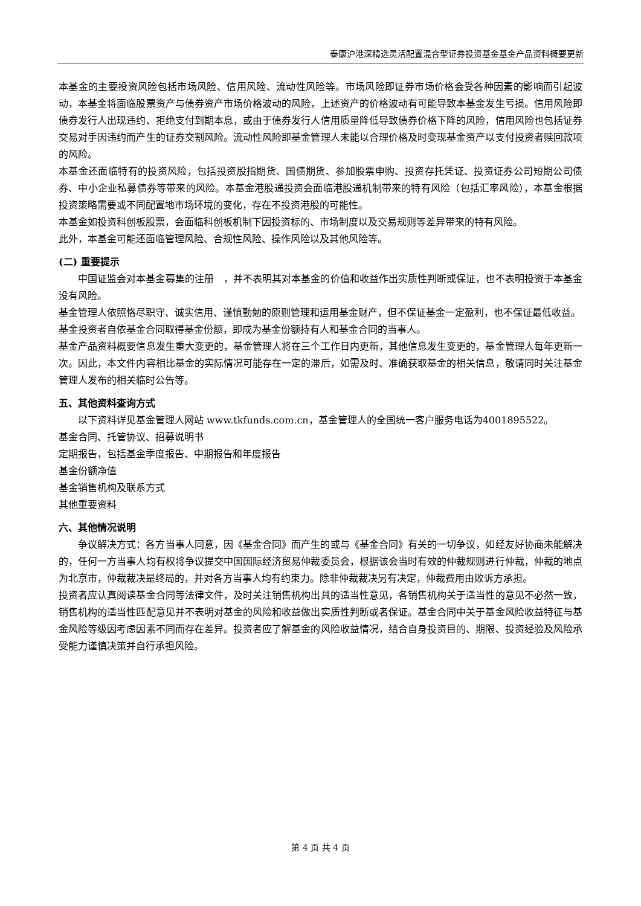泰康沪港深精选灵活配置混合型证券投资基金基金产品资料概要更新
本基金的主要投资风险包括市场风险、信用风险、流动性风险等。市场风险即证券市场价格会受各种因素的影响而引起波动，本基金将面临股票资产与债券资产市场价格波动的风险，上述资产的价格波动有可能导致本基金发生亏损。信用风险即债券发行人出现违约、拒绝支付到期本息，或由于债券发行人信用质量降低导致债券价格下降的风险，信用风险也包括证券交易对手因违约而产生的证券交割风险。流动性风险即基金管理人未能以合理价格及时变现基金资产以支付投资者赎回款项的风险。
本基金还面临特有的投资风险，包括投资股指期货、国债期货、参加股票申购、投资存托凭证、投资证券公司短期公司债券、中小企业私募债券等带来的风险。本基金港股通投资会面临港股通机制带来的特有风险（包括汇率风险），本基金根据投资策略需要或不同配置地市场环境的变化，存在不投资港股的可能性。
本基金如投资科创板股票，会面临科创板机制下因投资标的、市场制度以及交易规则等差异带来的特有风险。
此外，本基金可能还面临管理风险、合规性风险、操作风险以及其他风险等。
(二) 重要提示
中国证监会对本基金募集的注册　，并不表明其对本基金的价值和收益作出实质性判断或保证，也不表明投资于本基金没有风险。
基金管理人依照恪尽职守、诚实信用、谨慎勤勉的原则管理和运用基金财产，但不保证基金一定盈利，也不保证最低收益。
基金投资者自依基金合同取得基金份额，即成为基金份额持有人和基金合同的当事人。
基金产品资料概要信息发生重大变更的，基金管理人将在三个工作日内更新，其他信息发生变更的，基金管理人每年更新一次。因此，本文件内容相比基金的实际情况可能存在一定的滞后，如需及时、准确获取基金的相关信息，敬请同时关注基金管理人发布的相关临时公告等。
五、其他资料查询方式
以下资料详见基金管理人网站 www.tkfunds.com.cn，基金管理人的全国统一客户服务电话为4001895522。
基金合同、托管协议、招募说明书
定期报告，包括基金季度报告、中期报告和年度报告
基金份额净值
基金销售机构及联系方式
其他重要资料
六、其他情况说明
争议解决方式：各方当事人同意，因《基金合同》而产生的或与《基金合同》有关的一切争议，如经友好协商未能解决的，任何一方当事人均有权将争议提交中国国际经济贸易仲裁委员会，根据该会当时有效的仲裁规则进行仲裁，仲裁的地点为北京市，仲裁裁决是终局的，并对各方当事人均有约束力。除非仲裁裁决另有决定，仲裁费用由败诉方承担。
投资者应认真阅读基金合同等法律文件，及时关注销售机构出具的适当性意见，各销售机构关于适当性的意见不必然一致，销售机构的适当性匹配意见并不表明对基金的风险和收益做出实质性判断或者保证。基金合同中关于基金风险收益特征与基金风险等级因考虑因素不同而存在差异。投资者应了解基金的风险收益情况，结合自身投资目的、期限、投资经验及风险承受能力谨慎决策并自行承担风险。
第 4 页 共 4 页